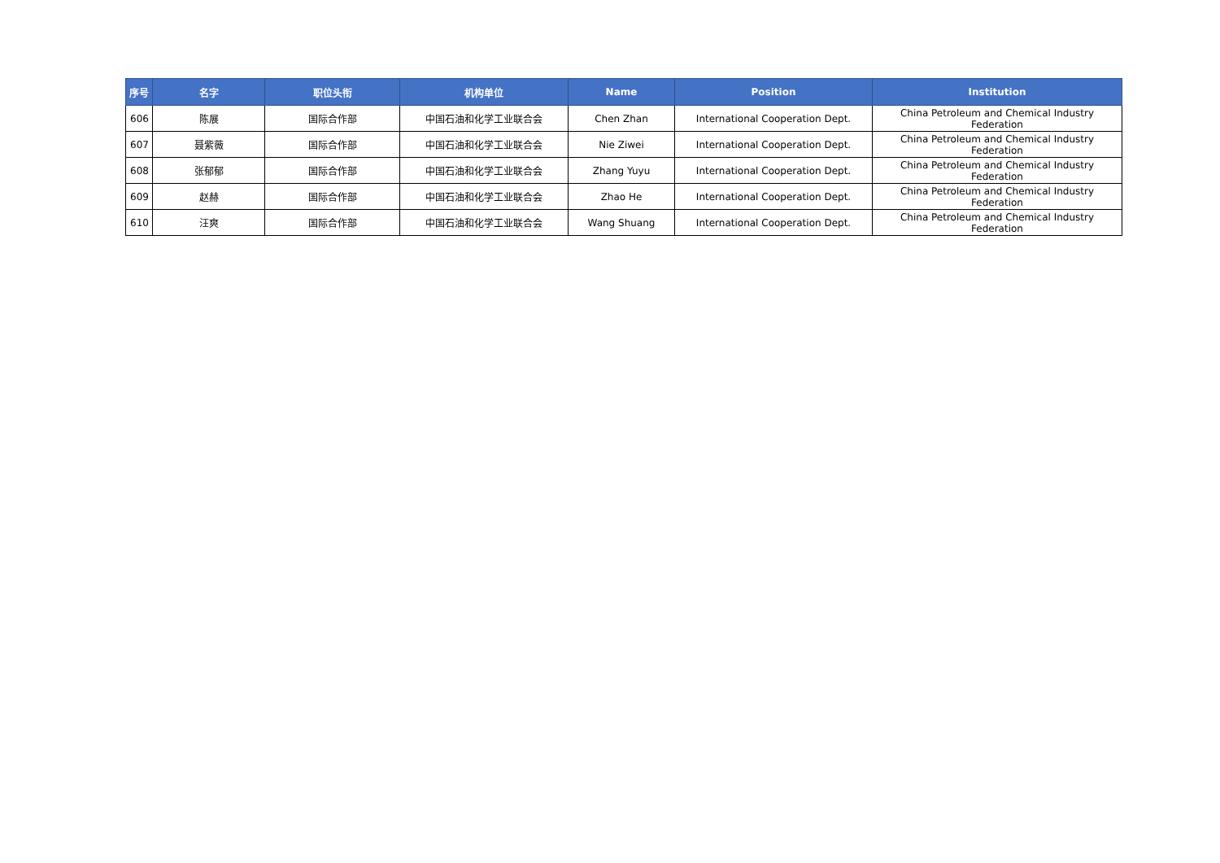| 序号 | 名字 | 职位头衔 | 机构单位 | Name | Position | Institution |
| --- | --- | --- | --- | --- | --- | --- |
| 606 | 陈展 | 国际合作部 | 中国石油和化学工业联合会 | Chen Zhan | International Cooperation Dept. | China Petroleum and Chemical Industry Federation |
| 607 | 聂紫薇 | 国际合作部 | 中国石油和化学工业联合会 | Nie Ziwei | International Cooperation Dept. | China Petroleum and Chemical Industry Federation |
| 608 | 张郁郁 | 国际合作部 | 中国石油和化学工业联合会 | Zhang Yuyu | International Cooperation Dept. | China Petroleum and Chemical Industry Federation |
| 609 | 赵赫 | 国际合作部 | 中国石油和化学工业联合会 | Zhao He | International Cooperation Dept. | China Petroleum and Chemical Industry Federation |
| 610 | 汪爽 | 国际合作部 | 中国石油和化学工业联合会 | Wang Shuang | International Cooperation Dept. | China Petroleum and Chemical Industry Federation |